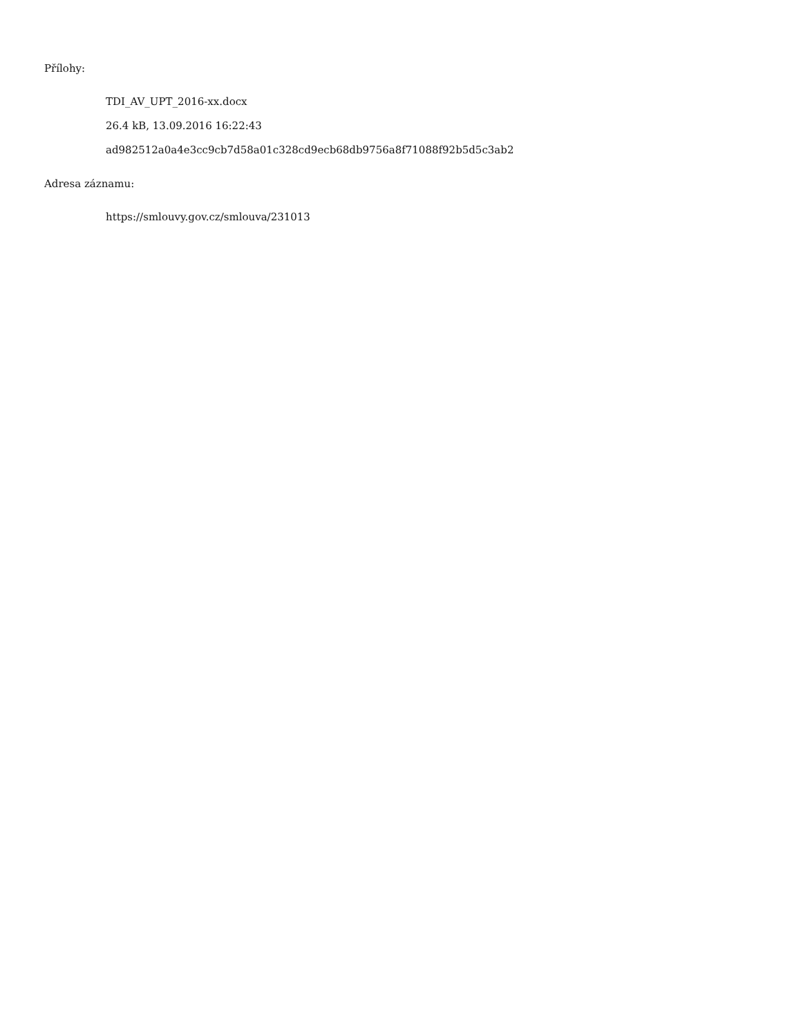Přílohy:
TDI_AV_UPT_2016-xx.docx
26.4 kB, 13.09.2016 16:22:43
ad982512a0a4e3cc9cb7d58a01c328cd9ecb68db9756a8f71088f92b5d5c3ab2
Adresa záznamu:
https://smlouvy.gov.cz/smlouva/231013